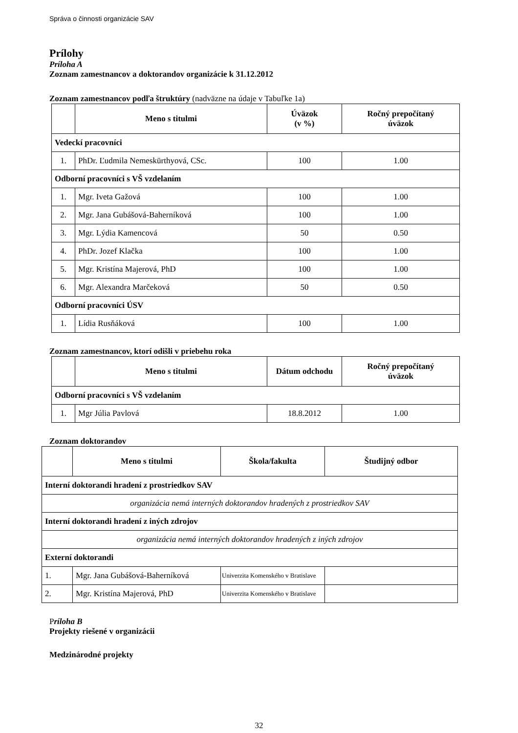Správa o činnosti organizácie SAV
Prílohy
Príloha A
Zoznam zamestnancov a doktorandov organizácie k 31.12.2012
Zoznam zamestnancov podľa štruktúry (nadväzne na údaje v Tabuľke 1a)
| | Meno s titulmi | Úväzok (v %) | Ročný prepočítaný úväzok |
| --- | --- | --- | --- |
| Vedeckí pracovníci | | | |
| 1. | PhDr. Ľudmila Nemeskürthyová, CSc. | 100 | 1.00 |
| Odborní pracovníci s VŠ vzdelaním | | | |
| 1. | Mgr. Iveta Gažová | 100 | 1.00 |
| 2. | Mgr. Jana Gubášová-Baherníková | 100 | 1.00 |
| 3. | Mgr. Lýdia Kamencová | 50 | 0.50 |
| 4. | PhDr. Jozef Klačka | 100 | 1.00 |
| 5. | Mgr. Kristína Majerová, PhD | 100 | 1.00 |
| 6. | Mgr. Alexandra Marčeková | 50 | 0.50 |
| Odborní pracovníci ÚSV | | | |
| 1. | Lídia Rusňáková | 100 | 1.00 |
Zoznam zamestnancov, ktorí odišli v priebehu roka
| | Meno s titulmi | Dátum odchodu | Ročný prepočítaný úväzok |
| --- | --- | --- | --- |
| Odborní pracovníci s VŠ vzdelaním | | | |
| 1. | Mgr Júlia Pavlová | 18.8.2012 | 1.00 |
Zoznam doktorandov
| | Meno s titulmi | Škola/fakulta | Študijný odbor |
| --- | --- | --- | --- |
| Interní doktorandi hradení z prostriedkov SAV | | | |
| organizácia nemá interných doktorandov hradených z prostriedkov SAV | | | |
| Interní doktorandi hradení z iných zdrojov | | | |
| organizácia nemá interných doktorandov hradených z iných zdrojov | | | |
| Externí doktorandi | | | |
| 1. | Mgr. Jana Gubášová-Baherníková | Univerzita Komenského v Bratislave | |
| 2. | Mgr. Kristína Majerová, PhD | Univerzita Komenského v Bratislave | |
Príloha B
Projekty riešené v organizácii
Medzinárodné projekty
32